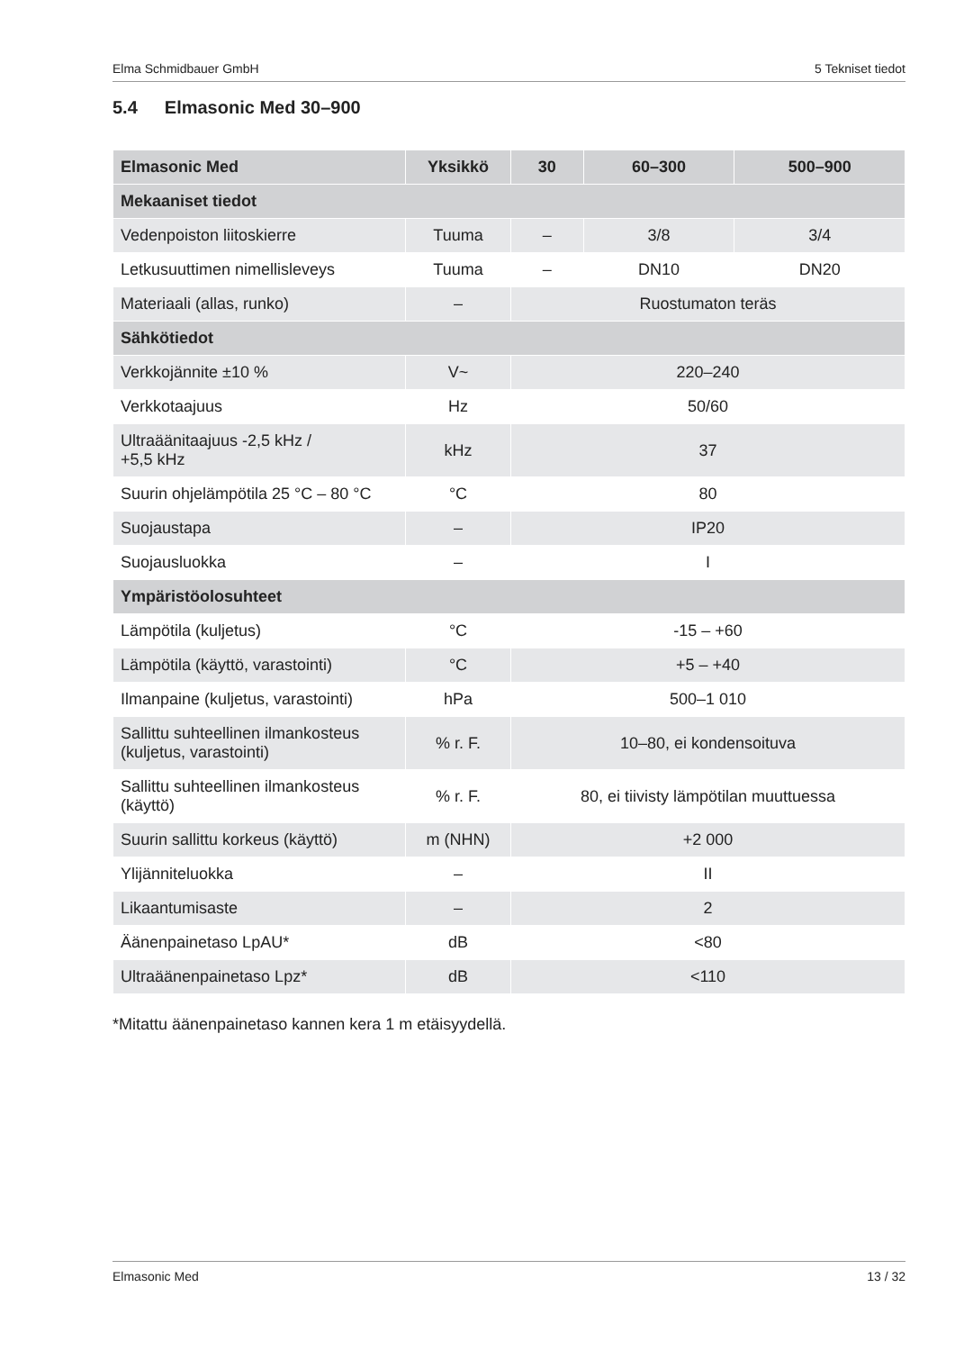Elma Schmidbauer GmbH 5 Tekniset tiedot
5.4 Elmasonic Med 30–900
| Elmasonic Med | Yksikkö | 30 | 60–300 | 500–900 |
| --- | --- | --- | --- | --- |
| Mekaaniset tiedot | | | | |
| Vedenpoiston liitoskierre | Tuuma | – | 3/8 | 3/4 |
| Letkusuuttimen nimellisleveys | Tuuma | – | DN10 | DN20 |
| Materiaali (allas, runko) | – | Ruostumaton teräs | | |
| Sähkötiedot | | | | |
| Verkkojännite ±10 % | V~ | 220–240 | | |
| Verkkotaajuus | Hz | 50/60 | | |
| Ultraäänitaajuus -2,5 kHz / +5,5 kHz | kHz | 37 | | |
| Suurin ohjelämpötila 25 °C – 80 °C | °C | 80 | | |
| Suojaustapa | – | IP20 | | |
| Suojausluokka | – | I | | |
| Ympäristöolosuhteet | | | | |
| Lämpötila (kuljetus) | °C | -15 – +60 | | |
| Lämpötila (käyttö, varastointi) | °C | +5 – +40 | | |
| Ilmanpaine (kuljetus, varastointi) | hPa | 500–1 010 | | |
| Sallittu suhteellinen ilmankosteus (kuljetus, varastointi) | % r. F. | 10–80, ei kondensoituva | | |
| Sallittu suhteellinen ilmankosteus (käyttö) | % r. F. | 80, ei tiivisty lämpötilan muuttuessa | | |
| Suurin sallittu korkeus (käyttö) | m (NHN) | +2 000 | | |
| Ylijänniteluokka | – | II | | |
| Likaantumisaste | – | 2 | | |
| Äänenpainetaso LpAU* | dB | <80 | | |
| Ultraäänenpainetaso Lpz* | dB | <110 | | |
*Mitattu äänenpainetaso kannen kera 1 m etäisyydellä.
Elmasonic Med 13 / 32